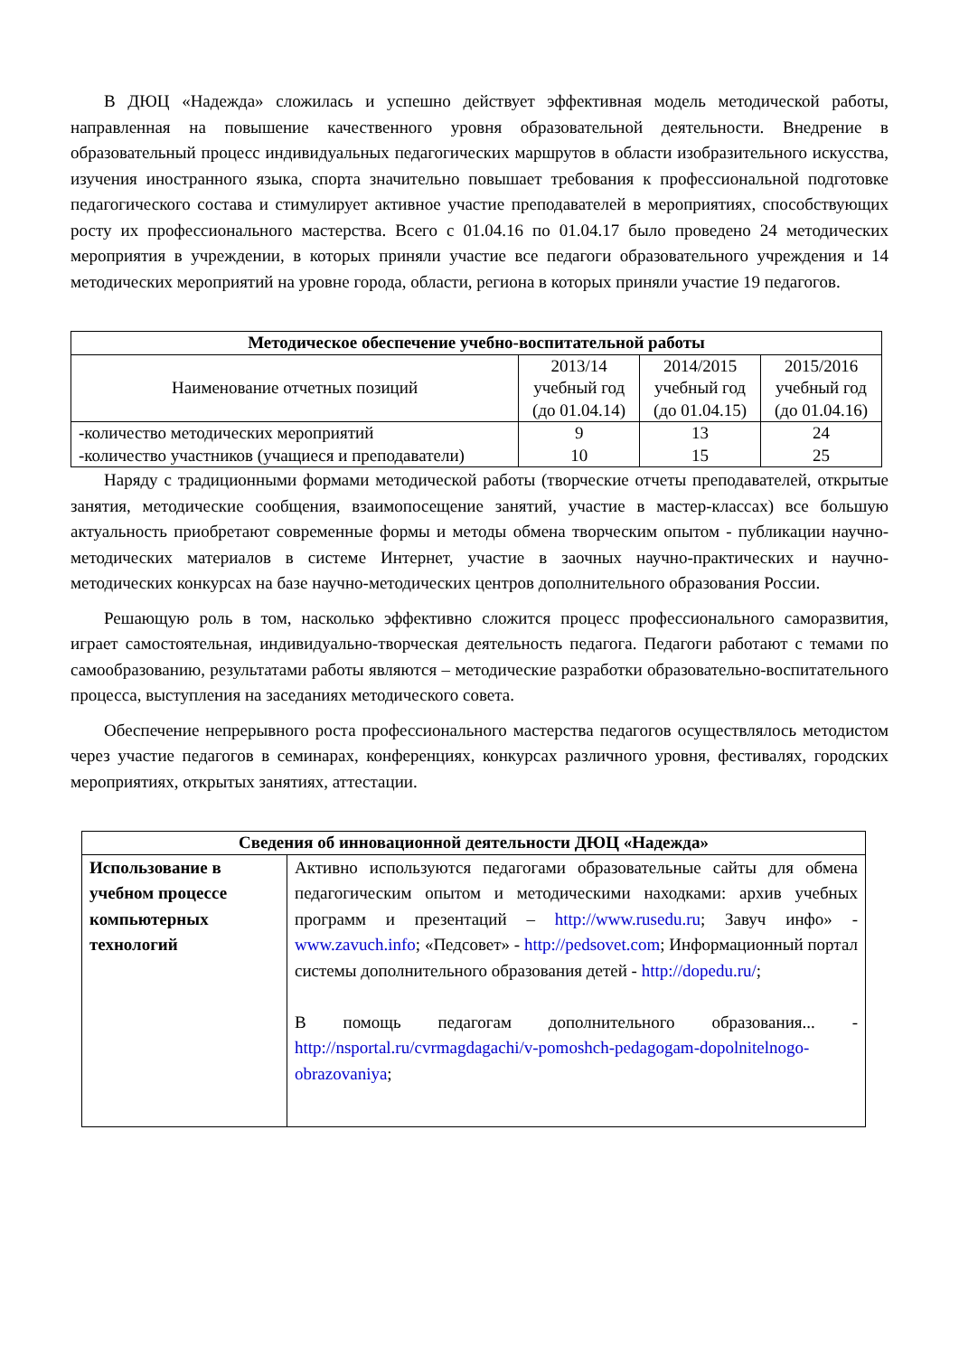В ДЮЦ «Надежда» сложилась и успешно действует эффективная модель методической работы, направленная на повышение качественного уровня образовательной деятельности. Внедрение в образовательный процесс индивидуальных педагогических маршрутов в области изобразительного искусства, изучения иностранного языка, спорта значительно повышает требования к профессиональной подготовке педагогического состава и стимулирует активное участие преподавателей в мероприятиях, способствующих росту их профессионального мастерства. Всего с 01.04.16 по 01.04.17 было проведено 24 методических мероприятия в учреждении, в которых приняли участие все педагоги образовательного учреждения и 14 методических мероприятий на уровне города, области, региона в которых приняли участие 19 педагогов.
| Методическое обеспечение учебно-воспитательной работы | | | |
| --- | --- | --- | --- |
| Наименование отчетных позиций | 2013/14 учебный год (до 01.04.14) | 2014/2015 учебный год (до 01.04.15) | 2015/2016 учебный год (до 01.04.16) |
| -количество методических мероприятий -количество участников (учащиеся и преподаватели) | 9 10 | 13 15 | 24 25 |
Наряду с традиционными формами методической работы (творческие отчеты преподавателей, открытые занятия, методические сообщения, взаимопосещение занятий, участие в мастер-классах) все большую актуальность приобретают современные формы и методы обмена творческим опытом - публикации научно-методических материалов в системе Интернет, участие в заочных научно-практических и научно-методических конкурсах на базе научно-методических центров дополнительного образования России.
Решающую роль в том, насколько эффективно сложится процесс профессионального саморазвития, играет самостоятельная, индивидуально-творческая деятельность педагога. Педагоги работают с темами по самообразованию, результатами работы являются – методические разработки образовательно-воспитательного процесса, выступления на заседаниях методического совета.
Обеспечение непрерывного роста профессионального мастерства педагогов осуществлялось методистом через участие педагогов в семинарах, конференциях, конкурсах различного уровня, фестивалях, городских мероприятиях, открытых занятиях, аттестации.
| Сведения об инновационной деятельности ДЮЦ «Надежда» | |
| --- | --- |
| Использование в учебном процессе компьютерных технологий | Активно используются педагогами образовательные сайты для обмена педагогическим опытом и методическими находками: архив учебных программ и презентаций – http://www.rusedu.ru ; Завуч инфо» - www.zavuch.info ; «Педсовет» - http://pedsovet.com ; Информационный портал системы дополнительного образования детей - http://dopedu.ru/ ; В помощь педагогам дополнительного образования... - http://nsportal.ru/cvrmagdagachi/v-pomoshch-pedagogam-dopolnitelnogo-obrazovaniya ; |